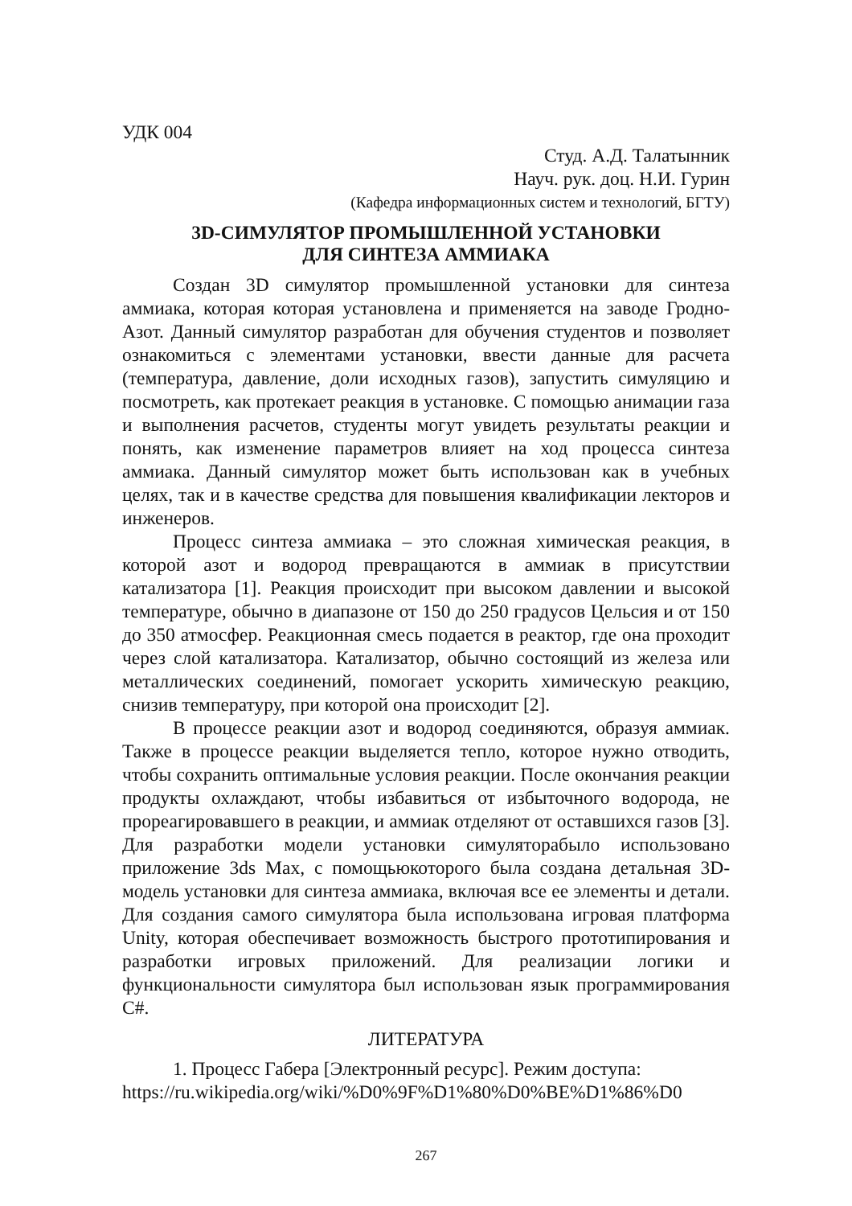УДК 004
Студ. А.Д. Талатынник
Науч. рук. доц. Н.И. Гурин
(Кафедра информационных систем и технологий, БГТУ)
3D-СИМУЛЯТОР ПРОМЫШЛЕННОЙ УСТАНОВКИ
ДЛЯ СИНТЕЗА АММИАКА
Создан 3D симулятор промышленной установки для синтеза аммиака, которая которая установлена и применяется на заводе Гродно-Азот. Данный симулятор разработан для обучения студентов и позволяет ознакомиться с элементами установки, ввести данные для расчета (температура, давление, доли исходных газов), запустить симуляцию и посмотреть, как протекает реакция в установке. С помощью анимации газа и выполнения расчетов, студенты могут увидеть результаты реакции и понять, как изменение параметров влияет на ход процесса синтеза аммиака. Данный симулятор может быть использован как в учебных целях, так и в качестве средства для повышения квалификации лекторов и инженеров.
Процесс синтеза аммиака – это сложная химическая реакция, в которой азот и водород превращаются в аммиак в присутствии катализатора [1]. Реакция происходит при высоком давлении и высокой температуре, обычно в диапазоне от 150 до 250 градусов Цельсия и от 150 до 350 атмосфер. Реакционная смесь подается в реактор, где она проходит через слой катализатора. Катализатор, обычно состоящий из железа или металлических соединений, помогает ускорить химическую реакцию, снизив температуру, при которой она происходит [2].
В процессе реакции азот и водород соединяются, образуя аммиак. Также в процессе реакции выделяется тепло, которое нужно отводить, чтобы сохранить оптимальные условия реакции. После окончания реакции продукты охлаждают, чтобы избавиться от избыточного водорода, не прореагировавшего в реакции, и аммиак отделяют от оставшихся газов [3]. Для разработки модели установки симулятора­было использовано приложение 3ds Max, с помощьюкоторого была создана детальная 3D-модель установки для синтеза аммиака, включая все ее элементы и детали. Для создания самого симулятора была использована игровая платформа Unity, которая обеспечивает возможность быстрого прототипирования и разработки игровых приложений. Для реализации логики и функциональности симулятора был использован язык программирования C#.
ЛИТЕРАТУРА
1. Процесс Габера [Электронный ресурс]. Режим доступа:
https://ru.wikipedia.org/wiki/%D0%9F%D1%80%D0%BE%D1%86%D0
267